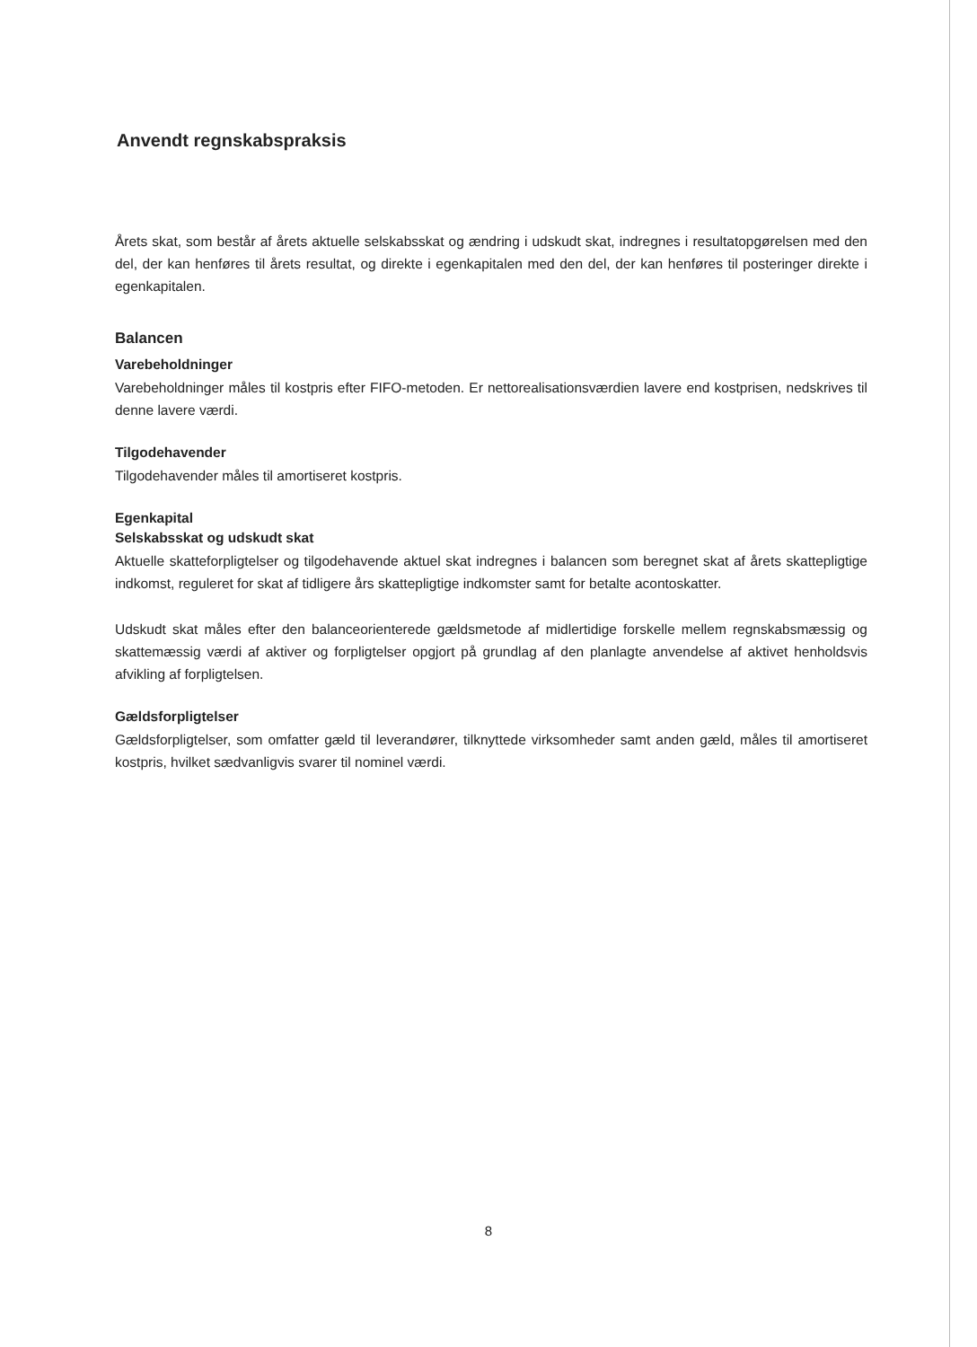Anvendt regnskabspraksis
Årets skat, som består af årets aktuelle selskabsskat og ændring i udskudt skat, indregnes i resultatopgørelsen med den del, der kan henføres til årets resultat, og direkte i egenkapitalen med den del, der kan henføres til posteringer direkte i egenkapitalen.
Balancen
Varebeholdninger
Varebeholdninger måles til kostpris efter FIFO-metoden. Er nettorealisationsværdien lavere end kostprisen, nedskrives til denne lavere værdi.
Tilgodehavender
Tilgodehavender måles til amortiseret kostpris.
Egenkapital
Selskabsskat og udskudt skat
Aktuelle skatteforpligtelser og tilgodehavende aktuel skat indregnes i balancen som beregnet skat af årets skattepligtige indkomst, reguleret for skat af tidligere års skattepligtige indkomster samt for betalte acontoskatter.
Udskudt skat måles efter den balanceorienterede gældsmetode af midlertidige forskelle mellem regnskabsmæssig og skattemæssig værdi af aktiver og forpligtelser opgjort på grundlag af den planlagte anvendelse af aktivet henholdsvis afvikling af forpligtelsen.
Gældsforpligtelser
Gældsforpligtelser, som omfatter gæld til leverandører, tilknyttede virksomheder samt anden gæld, måles til amortiseret kostpris, hvilket sædvanligvis svarer til nominel værdi.
8